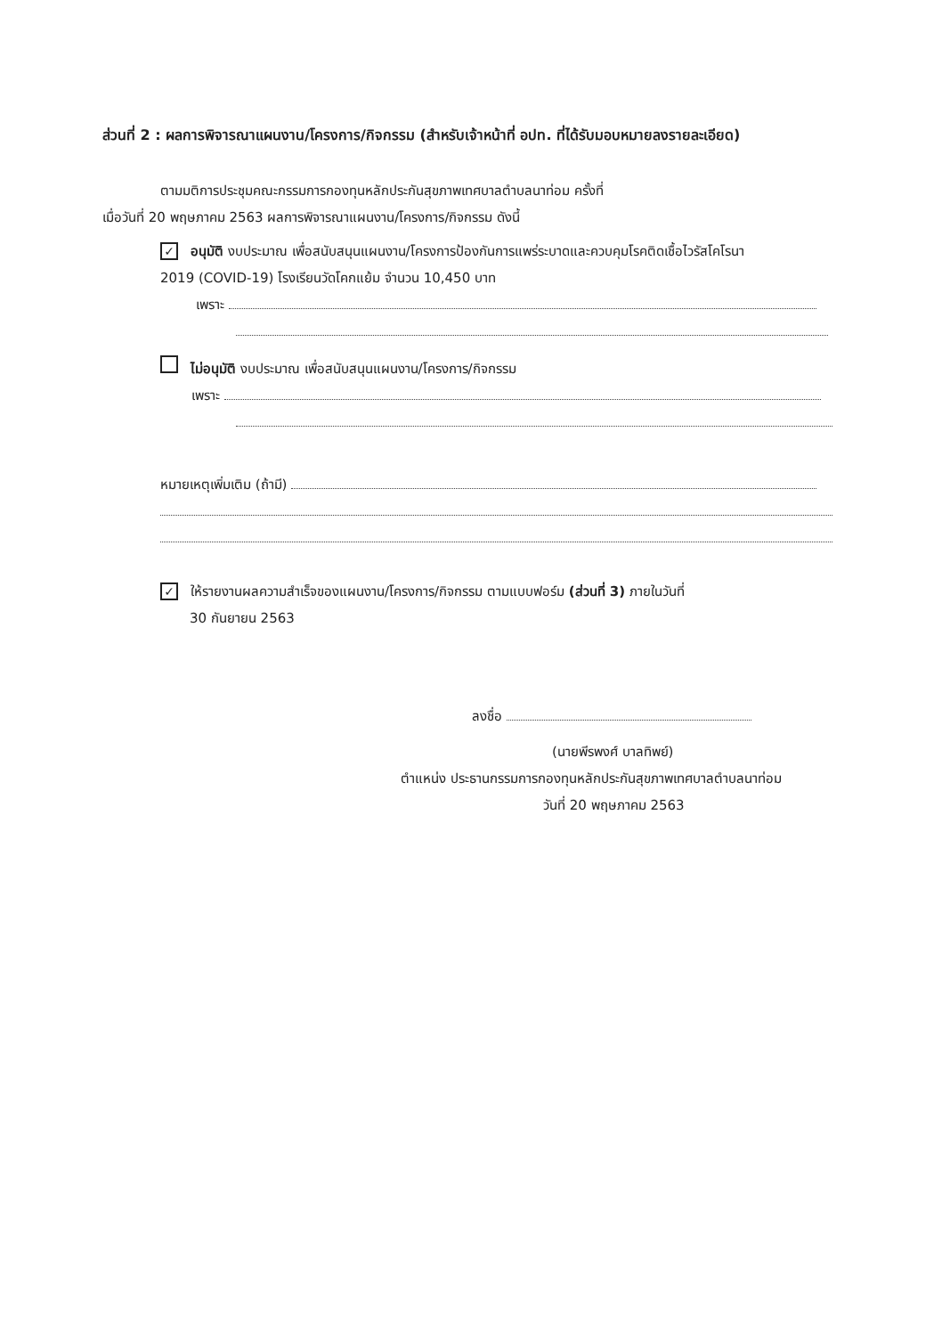ส่วนที่ 2 : ผลการพิจารณาแผนงาน/โครงการ/กิจกรรม (สำหรับเจ้าหน้าที่ อปท. ที่ได้รับมอบหมายลงรายละเอียด)
ตามมติการประชุมคณะกรรมการกองทุนหลักประกันสุขภาพเทศบาลตำบลนาท่อม ครั้งที่
เมื่อวันที่ 20 พฤษภาคม 2563 ผลการพิจารณาแผนงาน/โครงการ/กิจกรรม ดังนี้
✓ อนุมัติ งบประมาณ เพื่อสนับสนุนแผนงาน/โครงการป้องกันการแพร่ระบาดและควบคุมโรคติดเชื้อไวรัสโคโรนา
2019 (COVID-19) โรงเรียนวัดโคกแย้ม จำนวน 10,450 บาท
เพราะ
ไม่อนุมัติ งบประมาณ เพื่อสนับสนุนแผนงาน/โครงการ/กิจกรรม
เพราะ
หมายเหตุเพิ่มเติม (ถ้ามี)
✓ ให้รายงานผลความสำเร็จของแผนงาน/โครงการ/กิจกรรม ตามแบบฟอร์ม (ส่วนที่ 3) ภายในวันที่
30 กันยายน 2563
ลงชื่อ
(นายพีรพงศ์ บาลทิพย์)
ตำแหน่ง ประธานกรรมการกองทุนหลักประกันสุขภาพเทศบาลตำบลนาท่อม
วันที่ 20 พฤษภาคม 2563